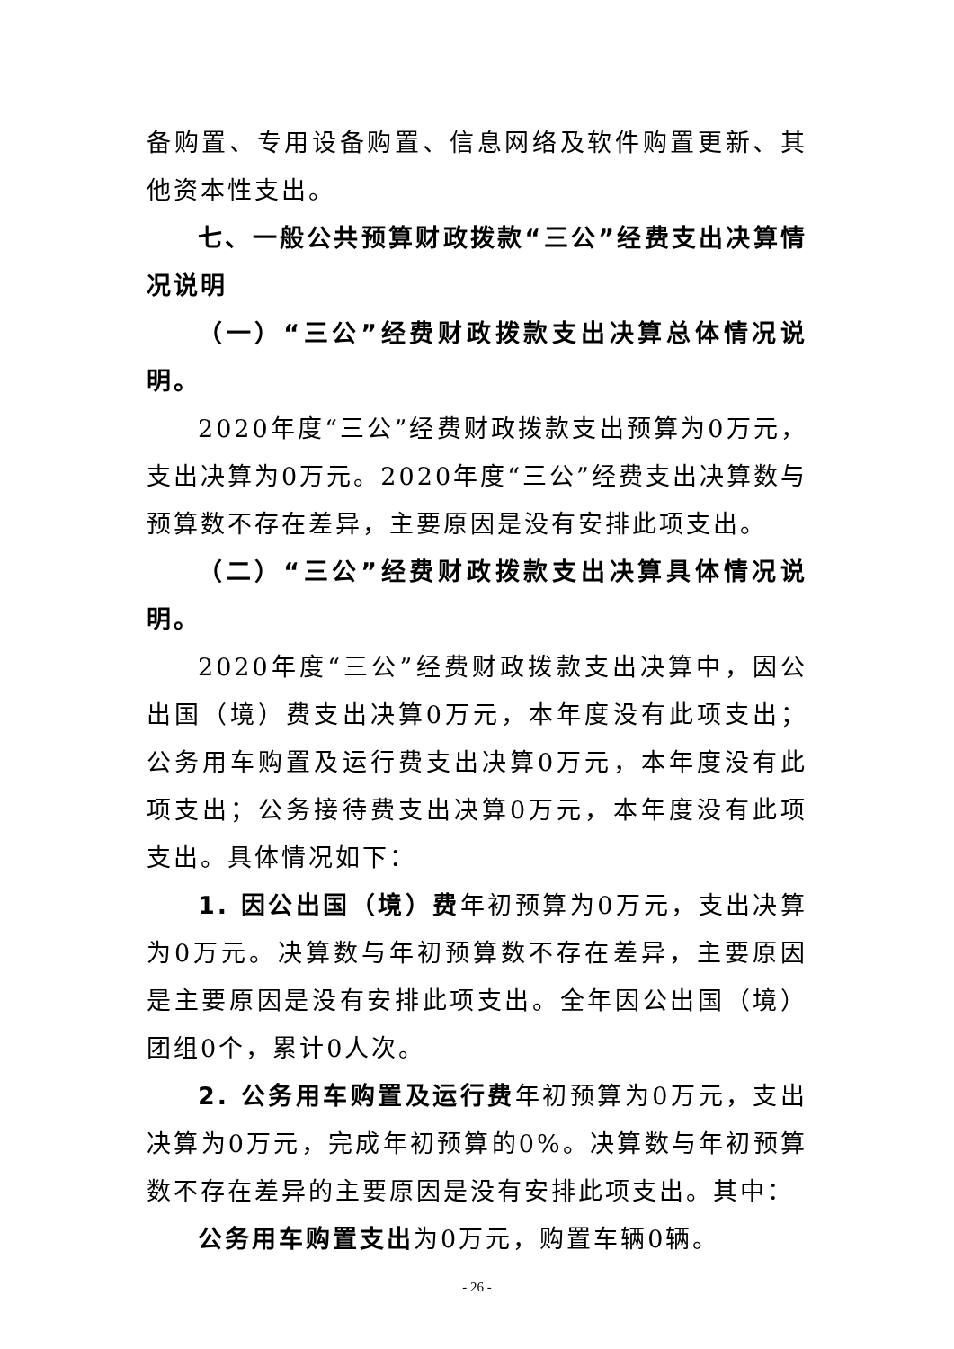备购置、专用设备购置、信息网络及软件购置更新、其他资本性支出。
七、一般公共预算财政拨款“三公”经费支出决算情况说明
（一）“三公”经费财政拨款支出决算总体情况说明。
2020年度“三公”经费财政拨款支出预算为0万元，支出决算为0万元。2020年度“三公”经费支出决算数与预算数不存在差异，主要原因是没有安排此项支出。
（二）“三公”经费财政拨款支出决算具体情况说明。
2020年度“三公”经费财政拨款支出决算中，因公出国（境）费支出决算0万元，本年度没有此项支出；公务用车购置及运行费支出决算0万元，本年度没有此项支出；公务接待费支出决算0万元，本年度没有此项支出。具体情况如下：
1. 因公出国（境）费年初预算为0万元，支出决算为0万元。决算数与年初预算数不存在差异，主要原因是主要原因是没有安排此项支出。全年因公出国（境）团组0个，累计0人次。
2. 公务用车购置及运行费年初预算为0万元，支出决算为0万元，完成年初预算的0%。决算数与年初预算数不存在差异的主要原因是没有安排此项支出。其中：
公务用车购置支出为0万元，购置车辆0辆。
- 26 -